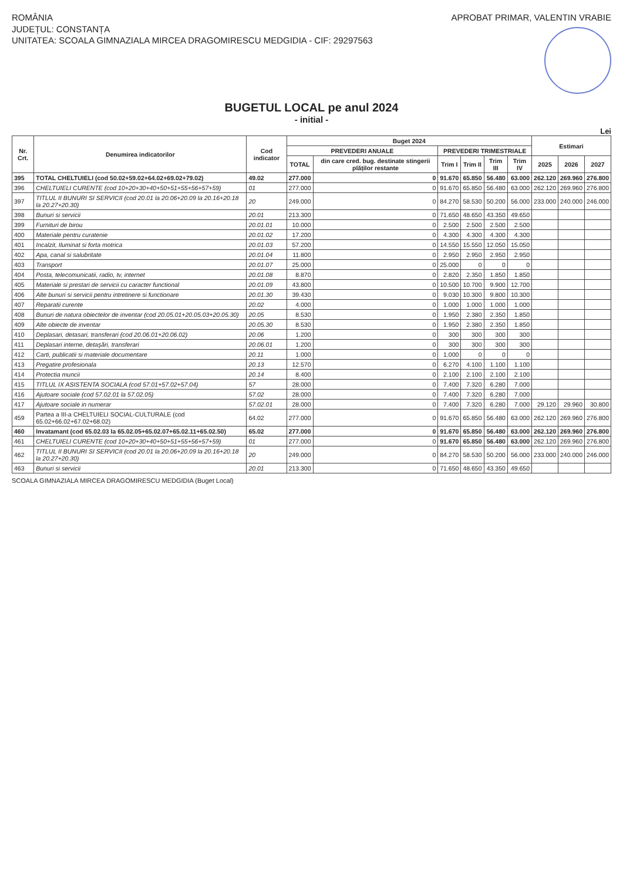ROMÂNIA
JUDEȚUL: CONSTANȚA
UNITATEA: SCOALA GIMNAZIALA MIRCEA DRAGOMIRESCU MEDGIDIA - CIF: 29297563
APROBAT PRIMAR, VALENTIN VRABIE
BUGETUL LOCAL pe anul 2024
- initial -
Lei
| Nr. Crt. | Denumirea indicatorilor | Cod indicator | Buget 2024 | | | | | | Estimari | | |
| --- | --- | --- | --- | --- | --- | --- | --- | --- | --- | --- | --- |
| | | | PREVEDERI ANUALE | | PREVEDERI TRIMESTRIALE | | | | | | |
| | | | TOTAL | din care cred. bug. destinate stingerii plăților restante | Trim I | Trim II | Trim III | Trim IV | 2025 | 2026 | 2027 |
| 395 | TOTAL CHELTUIELI (cod 50.02+59.02+64.02+69.02+79.02) | 49.02 | 277.000 | 0 | 91.670 | 65.850 | 56.480 | 63.000 | 262.120 | 269.960 | 276.800 |
| 396 | CHELTUIELI CURENTE (cod 10+20+30+40+50+51+55+56+57+59) | 01 | 277.000 | 0 | 91.670 | 65.850 | 56.480 | 63.000 | 262.120 | 269.960 | 276.800 |
| 397 | TITLUL II BUNURI SI SERVICII (cod 20.01 la 20.06+20.09 la 20.16+20.18 la 20.27+20.30) | 20 | 249.000 | 0 | 84.270 | 58.530 | 50.200 | 56.000 | 233.000 | 240.000 | 246.000 |
| 398 | Bunuri si servicii | 20.01 | 213.300 | 0 | 71.650 | 48.650 | 43.350 | 49.650 | | | |
| 399 | Furnituri de birou | 20.01.01 | 10.000 | 0 | 2.500 | 2.500 | 2.500 | 2.500 | | | |
| 400 | Materiale pentru curatenie | 20.01.02 | 17.200 | 0 | 4.300 | 4.300 | 4.300 | 4.300 | | | |
| 401 | Incalzit, Iluminat si forta motrica | 20.01.03 | 57.200 | 0 | 14.550 | 15.550 | 12.050 | 15.050 | | | |
| 402 | Apa, canal si salubritate | 20.01.04 | 11.800 | 0 | 2.950 | 2.950 | 2.950 | 2.950 | | | |
| 403 | Transport | 20.01.07 | 25.000 | 0 | 25.000 | 0 | 0 | 0 | | | |
| 404 | Posta, telecomunicatii, radio, tv, internet | 20.01.08 | 8.870 | 0 | 2.820 | 2.350 | 1.850 | 1.850 | | | |
| 405 | Materiale si prestari de servicii cu caracter functional | 20.01.09 | 43.800 | 0 | 10.500 | 10.700 | 9.900 | 12.700 | | | |
| 406 | Alte bunuri si servicii pentru intretinere si functionare | 20.01.30 | 39.430 | 0 | 9.030 | 10.300 | 9.800 | 10.300 | | | |
| 407 | Reparatii curente | 20.02 | 4.000 | 0 | 1.000 | 1.000 | 1.000 | 1.000 | | | |
| 408 | Bunuri de natura obiectelor de inventar (cod 20.05.01+20.05.03+20.05.30) | 20.05 | 8.530 | 0 | 1.950 | 2.380 | 2.350 | 1.850 | | | |
| 409 | Alte obiecte de inventar | 20.05.30 | 8.530 | 0 | 1.950 | 2.380 | 2.350 | 1.850 | | | |
| 410 | Deplasari, detasari, transferari (cod 20.06.01+20.06.02) | 20.06 | 1.200 | 0 | 300 | 300 | 300 | 300 | | | |
| 411 | Deplasari interne, detaşări, transferari | 20.06.01 | 1.200 | 0 | 300 | 300 | 300 | 300 | | | |
| 412 | Carti, publicatii si materiale documentare | 20.11 | 1.000 | 0 | 1.000 | 0 | 0 | 0 | | | |
| 413 | Pregatire profesionala | 20.13 | 12.570 | 0 | 6.270 | 4.100 | 1.100 | 1.100 | | | |
| 414 | Protectia muncii | 20.14 | 8.400 | 0 | 2.100 | 2.100 | 2.100 | 2.100 | | | |
| 415 | TITLUL IX ASISTENTA SOCIALA (cod 57.01+57.02+57.04) | 57 | 28.000 | 0 | 7.400 | 7.320 | 6.280 | 7.000 | | | |
| 416 | Ajutoare sociale (cod 57.02.01 la 57.02.05) | 57.02 | 28.000 | 0 | 7.400 | 7.320 | 6.280 | 7.000 | | | |
| 417 | Ajutoare sociale in numerar | 57.02.01 | 28.000 | 0 | 7.400 | 7.320 | 6.280 | 7.000 | 29.120 | 29.960 | 30.800 |
| 459 | Partea a III-a CHELTUIELI SOCIAL-CULTURALE (cod 65.02+66.02+67.02+68.02) | 64.02 | 277.000 | 0 | 91.670 | 65.850 | 56.480 | 63.000 | 262.120 | 269.960 | 276.800 |
| 460 | Invatamant (cod 65.02.03 la 65.02.05+65.02.07+65.02.11+65.02.50) | 65.02 | 277.000 | 0 | 91.670 | 65.850 | 56.480 | 63.000 | 262.120 | 269.960 | 276.800 |
| 461 | CHELTUIELI CURENTE (cod 10+20+30+40+50+51+55+56+57+59) | 01 | 277.000 | 0 | 91.670 | 65.850 | 56.480 | 63.000 | 262.120 | 269.960 | 276.800 |
| 462 | TITLUL II BUNURI SI SERVICII (cod 20.01 la 20.06+20.09 la 20.16+20.18 la 20.27+20.30) | 20 | 249.000 | 0 | 84.270 | 58.530 | 50.200 | 56.000 | 233.000 | 240.000 | 246.000 |
| 463 | Bunuri si servicii | 20.01 | 213.300 | 0 | 71.650 | 48.650 | 43.350 | 49.650 | | | |
SCOALA GIMNAZIALA MIRCEA DRAGOMIRESCU MEDGIDIA (Buget Local)